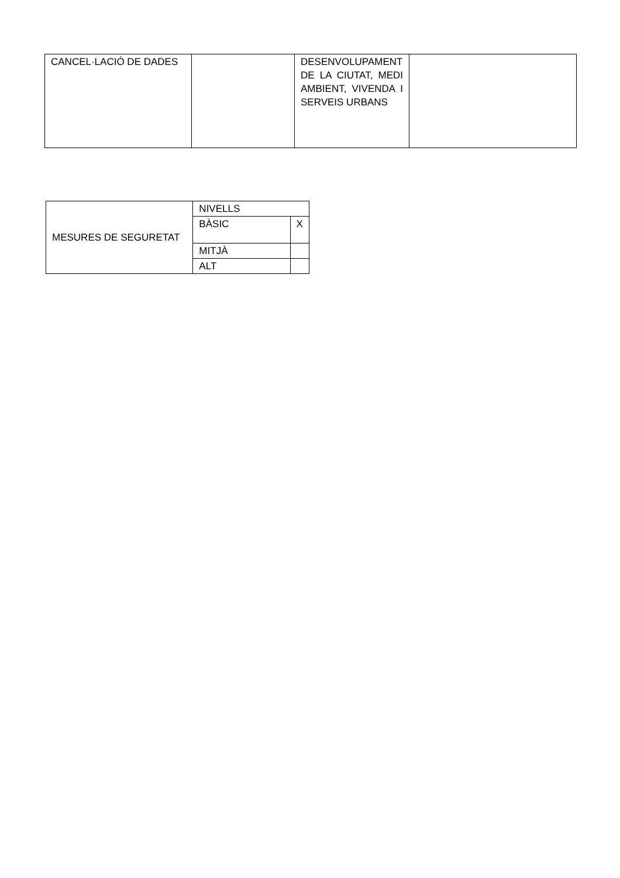| CANCEL·LACIÓ DE DADES | | DESENVOLUPAMENT DE LA CIUTAT, MEDI AMBIENT, VIVENDA I SERVEIS URBANS | |
| MESURES DE SEGURETAT | NIVELLS | |
| | BÀSIC | X |
| | MITJÀ | |
| | ALT | |